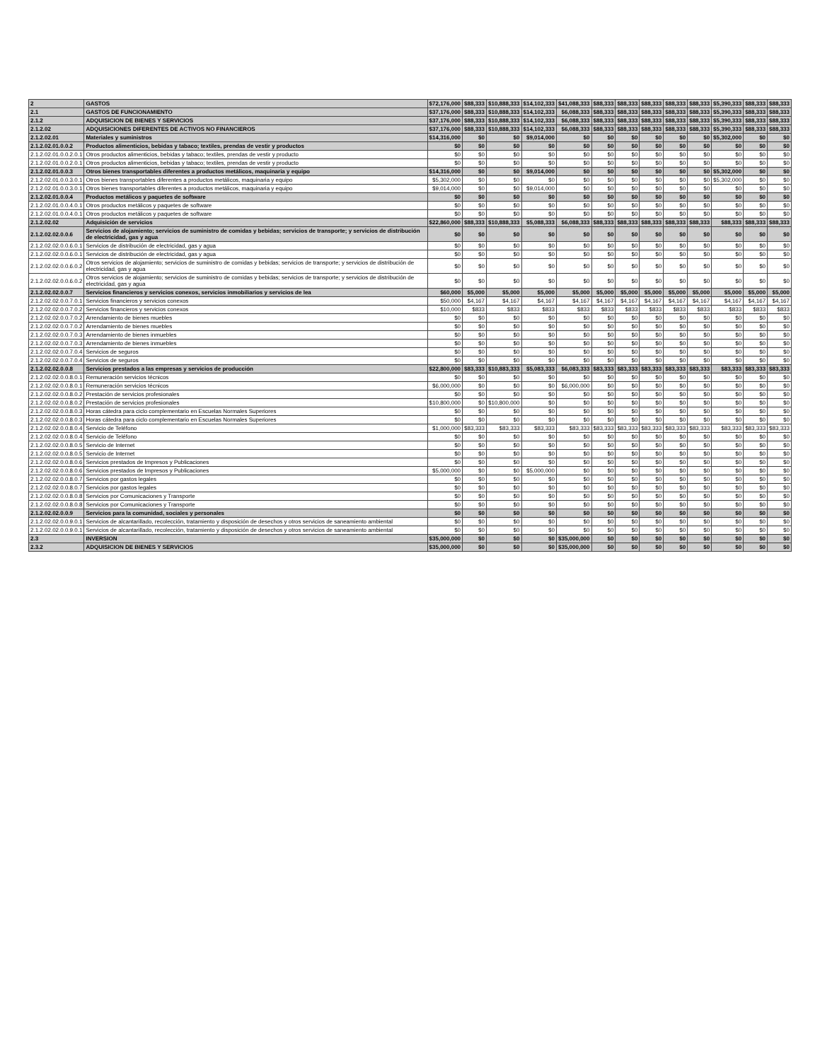| 2 | GASTOS | $72,176,000 | $88,333 | $10,888,333 | $14,102,333 | $41,088,333 | $88,333 | $88,333 | $88,333 | $88,333 | $88,333 | $5,390,333 | $88,333 | $88,333 |
| 2.1 | GASTOS DE FUNCIONAMIENTO | $37,176,000 | $88,333 | $10,888,333 | $14,102,333 | $6,088,333 | $88,333 | $88,333 | $88,333 | $88,333 | $88,333 | $5,390,333 | $88,333 | $88,333 |
| 2.1.2 | ADQUISICION DE BIENES Y SERVICIOS | $37,176,000 | $88,333 | $10,888,333 | $14,102,333 | $6,088,333 | $88,333 | $88,333 | $88,333 | $88,333 | $88,333 | $5,390,333 | $88,333 | $88,333 |
| 2.1.2.02 | ADQUISICIONES DIFERENTES DE ACTIVOS NO FINANCIEROS | $37,176,000 | $88,333 | $10,888,333 | $14,102,333 | $6,088,333 | $88,333 | $88,333 | $88,333 | $88,333 | $88,333 | $5,390,333 | $88,333 | $88,333 |
| 2.1.2.02.01 | Materiales y suministros | $14,316,000 | $0 | $0 | $9,014,000 | $0 | $0 | $0 | $0 | $0 | $0 | $5,302,000 | $0 | $0 |
| 2.1.2.02.01.0.0.2 | Productos alimenticios, bebidas y tabaco; textiles, prendas de vestir y productos | $0 | $0 | $0 | $0 | $0 | $0 | $0 | $0 | $0 | $0 | $0 | $0 | $0 |
| 2.1.2.02.01.0.0.2.0.1 | Otros productos alimenticios, bebidas y tabaco; textiles, prendas de vestir y producto | $0 | $0 | $0 | $0 | $0 | $0 | $0 | $0 | $0 | $0 | $0 | $0 | $0 |
| 2.1.2.02.01.0.0.2.0.1 | Otros productos alimenticios, bebidas y tabaco; textiles, prendas de vestir y producto | $0 | $0 | $0 | $0 | $0 | $0 | $0 | $0 | $0 | $0 | $0 | $0 | $0 |
| 2.1.2.02.01.0.0.3 | Otros bienes transportables diferentes a productos metálicos, maquinaria y equipo | $14,316,000 | $0 | $0 | $9,014,000 | $0 | $0 | $0 | $0 | $0 | $0 | $5,302,000 | $0 | $0 |
| 2.1.2.02.01.0.0.3.0.1 | Otros bienes transportables diferentes a productos metálicos, maquinaria y equipo | $5,302,000 | $0 | $0 | $0 | $0 | $0 | $0 | $0 | $0 | $0 | $5,302,000 | $0 | $0 |
| 2.1.2.02.01.0.0.3.0.1 | Otros bienes transportables diferentes a productos metálicos, maquinaria y equipo | $9,014,000 | $0 | $0 | $9,014,000 | $0 | $0 | $0 | $0 | $0 | $0 | $0 | $0 | $0 |
| 2.1.2.02.01.0.0.4 | Productos metálicos y paquetes de software | $0 | $0 | $0 | $0 | $0 | $0 | $0 | $0 | $0 | $0 | $0 | $0 | $0 |
| 2.1.2.02.01.0.0.4.0.1 | Otros productos metálicos y paquetes de software | $0 | $0 | $0 | $0 | $0 | $0 | $0 | $0 | $0 | $0 | $0 | $0 | $0 |
| 2.1.2.02.01.0.0.4.0.1 | Otros productos metálicos y paquetes de software | $0 | $0 | $0 | $0 | $0 | $0 | $0 | $0 | $0 | $0 | $0 | $0 | $0 |
| 2.1.2.02.02 | Adquisición de servicios | $22,860,000 | $88,333 | $10,888,333 | $5,088,333 | $6,088,333 | $88,333 | $88,333 | $88,333 | $88,333 | $88,333 | $88,333 | $88,333 | $88,333 |
| 2.1.2.02.02.0.0.6 | Servicios de alojamiento; servicios de suministro de comidas y bebidas; servicios de transporte; y servicios de distribución de electricidad, gas y agua | $0 | $0 | $0 | $0 | $0 | $0 | $0 | $0 | $0 | $0 | $0 | $0 | $0 |
| 2.1.2.02.02.0.0.6.0.1 | Servicios de distribución de electricidad, gas y agua | $0 | $0 | $0 | $0 | $0 | $0 | $0 | $0 | $0 | $0 | $0 | $0 | $0 |
| 2.1.2.02.02.0.0.6.0.1 | Servicios de distribución de electricidad, gas y agua | $0 | $0 | $0 | $0 | $0 | $0 | $0 | $0 | $0 | $0 | $0 | $0 | $0 |
| 2.1.2.02.02.0.0.6.0.2 | Otros servicios de alojamiento; servicios de suministro de comidas y bebidas; servicios de transporte; y servicios de distribución de electricidad, gas y agua | $0 | $0 | $0 | $0 | $0 | $0 | $0 | $0 | $0 | $0 | $0 | $0 | $0 |
| 2.1.2.02.02.0.0.6.0.2 | Otros servicios de alojamiento; servicios de suministro de comidas y bebidas; servicios de transporte; y servicios de distribución de electricidad, gas y agua | $0 | $0 | $0 | $0 | $0 | $0 | $0 | $0 | $0 | $0 | $0 | $0 | $0 |
| 2.1.2.02.02.0.0.7 | Servicios financieros y servicios conexos, servicios inmobiliarios y servicios de lea | $60,000 | $5,000 | $5,000 | $5,000 | $5,000 | $5,000 | $5,000 | $5,000 | $5,000 | $5,000 | $5,000 | $5,000 | $5,000 |
| 2.1.2.02.02.0.0.7.0.1 | Servicios financieros y servicios conexos | $50,000 | $4,167 | $4,167 | $4,167 | $4,167 | $4,167 | $4,167 | $4,167 | $4,167 | $4,167 | $4,167 | $4,167 | $4,167 |
| 2.1.2.02.02.0.0.7.0.2 | Servicios financieros y servicios conexos | $10,000 | $833 | $833 | $833 | $833 | $833 | $833 | $833 | $833 | $833 | $833 | $833 | $833 |
| 2.1.2.02.02.0.0.7.0.2 | Arrendamiento de bienes muebles | $0 | $0 | $0 | $0 | $0 | $0 | $0 | $0 | $0 | $0 | $0 | $0 | $0 |
| 2.1.2.02.02.0.0.7.0.2 | Arrendamiento de bienes muebles | $0 | $0 | $0 | $0 | $0 | $0 | $0 | $0 | $0 | $0 | $0 | $0 | $0 |
| 2.1.2.02.02.0.0.7.0.3 | Arrendamiento de bienes inmuebles | $0 | $0 | $0 | $0 | $0 | $0 | $0 | $0 | $0 | $0 | $0 | $0 | $0 |
| 2.1.2.02.02.0.0.7.0.3 | Arrendamiento de bienes inmuebles | $0 | $0 | $0 | $0 | $0 | $0 | $0 | $0 | $0 | $0 | $0 | $0 | $0 |
| 2.1.2.02.02.0.0.7.0.4 | Servicios de seguros | $0 | $0 | $0 | $0 | $0 | $0 | $0 | $0 | $0 | $0 | $0 | $0 | $0 |
| 2.1.2.02.02.0.0.7.0.4 | Servicios de seguros | $0 | $0 | $0 | $0 | $0 | $0 | $0 | $0 | $0 | $0 | $0 | $0 | $0 |
| 2.1.2.02.02.0.0.8 | Servicios prestados a las empresas y servicios de producción | $22,800,000 | $83,333 | $10,883,333 | $5,083,333 | $6,083,333 | $83,333 | $83,333 | $83,333 | $83,333 | $83,333 | $83,333 | $83,333 | $83,333 |
| 2.1.2.02.02.0.0.8.0.1 | Remuneración servicios técnicos | $0 | $0 | $0 | $0 | $0 | $0 | $0 | $0 | $0 | $0 | $0 | $0 | $0 |
| 2.1.2.02.02.0.0.8.0.1 | Remuneración servicios técnicos | $6,000,000 | $0 | $0 | $0 | $6,000,000 | $0 | $0 | $0 | $0 | $0 | $0 | $0 | $0 |
| 2.1.2.02.02.0.0.8.0.2 | Prestación de servicios profesionales | $0 | $0 | $0 | $0 | $0 | $0 | $0 | $0 | $0 | $0 | $0 | $0 | $0 |
| 2.1.2.02.02.0.0.8.0.2 | Prestación de servicios profesionales | $10,800,000 | $0 | $10,800,000 | $0 | $0 | $0 | $0 | $0 | $0 | $0 | $0 | $0 | $0 |
| 2.1.2.02.02.0.0.8.0.3 | Horas cátedra para ciclo complementario en Escuelas Normales Superiores | $0 | $0 | $0 | $0 | $0 | $0 | $0 | $0 | $0 | $0 | $0 | $0 | $0 |
| 2.1.2.02.02.0.0.8.0.3 | Horas cátedra para ciclo complementario en Escuelas Normales Superiores | $0 | $0 | $0 | $0 | $0 | $0 | $0 | $0 | $0 | $0 | $0 | $0 | $0 |
| 2.1.2.02.02.0.0.8.0.4 | Servicio de Teléfono | $1,000,000 | $83,333 | $83,333 | $83,333 | $83,333 | $83,333 | $83,333 | $83,333 | $83,333 | $83,333 | $83,333 | $83,333 | $83,333 |
| 2.1.2.02.02.0.0.8.0.4 | Servicio de Teléfono | $0 | $0 | $0 | $0 | $0 | $0 | $0 | $0 | $0 | $0 | $0 | $0 | $0 |
| 2.1.2.02.02.0.0.8.0.5 | Servicio de Internet | $0 | $0 | $0 | $0 | $0 | $0 | $0 | $0 | $0 | $0 | $0 | $0 | $0 |
| 2.1.2.02.02.0.0.8.0.5 | Servicio de Internet | $0 | $0 | $0 | $0 | $0 | $0 | $0 | $0 | $0 | $0 | $0 | $0 | $0 |
| 2.1.2.02.02.0.0.8.0.6 | Servicios prestados de Impresos y Publicaciones | $0 | $0 | $0 | $0 | $0 | $0 | $0 | $0 | $0 | $0 | $0 | $0 | $0 |
| 2.1.2.02.02.0.0.8.0.6 | Servicios prestados de Impresos y Publicaciones | $5,000,000 | $0 | $0 | $5,000,000 | $0 | $0 | $0 | $0 | $0 | $0 | $0 | $0 | $0 |
| 2.1.2.02.02.0.0.8.0.7 | Servicios por gastos legales | $0 | $0 | $0 | $0 | $0 | $0 | $0 | $0 | $0 | $0 | $0 | $0 | $0 |
| 2.1.2.02.02.0.0.8.0.7 | Servicios por gastos legales | $0 | $0 | $0 | $0 | $0 | $0 | $0 | $0 | $0 | $0 | $0 | $0 | $0 |
| 2.1.2.02.02.0.0.8.0.8 | Servicios por Comunicaciones y Transporte | $0 | $0 | $0 | $0 | $0 | $0 | $0 | $0 | $0 | $0 | $0 | $0 | $0 |
| 2.1.2.02.02.0.0.8.0.8 | Servicios por Comunicaciones y Transporte | $0 | $0 | $0 | $0 | $0 | $0 | $0 | $0 | $0 | $0 | $0 | $0 | $0 |
| 2.1.2.02.02.0.0.9 | Servicios para la comunidad, sociales y personales | $0 | $0 | $0 | $0 | $0 | $0 | $0 | $0 | $0 | $0 | $0 | $0 | $0 |
| 2.1.2.02.02.0.0.9.0.1 | Servicios de alcantarillado, recolección, tratamiento y disposición de desechos y otros servicios de saneamiento ambiental | $0 | $0 | $0 | $0 | $0 | $0 | $0 | $0 | $0 | $0 | $0 | $0 | $0 |
| 2.1.2.02.02.0.0.9.0.1 | Servicios de alcantarillado, recolección, tratamiento y disposición de desechos y otros servicios de saneamiento ambiental | $0 | $0 | $0 | $0 | $0 | $0 | $0 | $0 | $0 | $0 | $0 | $0 | $0 |
| 2.3 | INVERSION | $35,000,000 | $0 | $0 | $0 | $35,000,000 | $0 | $0 | $0 | $0 | $0 | $0 | $0 | $0 |
| 2.3.2 | ADQUISICION DE BIENES Y SERVICIOS | $35,000,000 | $0 | $0 | $0 | $35,000,000 | $0 | $0 | $0 | $0 | $0 | $0 | $0 | $0 |